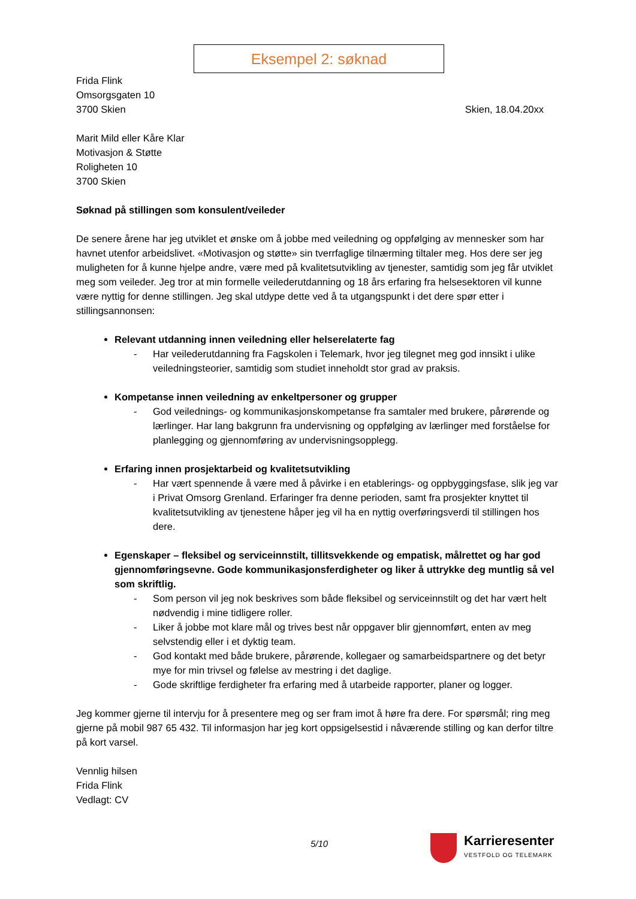Eksempel 2: søknad
Frida Flink
Omsorgsgaten 10
3700 Skien Skien, 18.04.20xx
Marit Mild eller Kåre Klar
Motivasjon & Støtte
Roligheten 10
3700 Skien
Søknad på stillingen som konsulent/veileder
De senere årene har jeg utviklet et ønske om å jobbe med veiledning og oppfølging av mennesker som har havnet utenfor arbeidslivet. «Motivasjon og støtte» sin tverrfaglige tilnærming tiltaler meg. Hos dere ser jeg muligheten for å kunne hjelpe andre, være med på kvalitetsutvikling av tjenester, samtidig som jeg får utviklet meg som veileder. Jeg tror at min formelle veilederutdanning og 18 års erfaring fra helsesektoren vil kunne være nyttig for denne stillingen. Jeg skal utdype dette ved å ta utgangspunkt i det dere spør etter i stillingsannonsen:
Relevant utdanning innen veiledning eller helserelaterte fag
- Har veilederutdanning fra Fagskolen i Telemark, hvor jeg tilegnet meg god innsikt i ulike veiledningsteorier, samtidig som studiet inneholdt stor grad av praksis.
Kompetanse innen veiledning av enkeltpersoner og grupper
- God veilednings- og kommunikasjonskompetanse fra samtaler med brukere, pårørende og lærlinger. Har lang bakgrunn fra undervisning og oppfølging av lærlinger med forståelse for planlegging og gjennomføring av undervisningsopplegg.
Erfaring innen prosjektarbeid og kvalitetsutvikling
- Har vært spennende å være med å påvirke i en etablerings- og oppbyggingsfase, slik jeg var i Privat Omsorg Grenland. Erfaringer fra denne perioden, samt fra prosjekter knyttet til kvalitetsutvikling av tjenestene håper jeg vil ha en nyttig overføringsverdi til stillingen hos dere.
Egenskaper – fleksibel og serviceinnstilt, tillitsvekkende og empatisk, målrettet og har god gjennomføringsevne. Gode kommunikasjonsferdigheter og liker å uttrykke deg muntlig så vel som skriftlig.
- Som person vil jeg nok beskrives som både fleksibel og serviceinnstilt og det har vært helt nødvendig i mine tidligere roller.
- Liker å jobbe mot klare mål og trives best når oppgaver blir gjennomført, enten av meg selvstendig eller i et dyktig team.
- God kontakt med både brukere, pårørende, kollegaer og samarbeidspartnere og det betyr mye for min trivsel og følelse av mestring i det daglige.
- Gode skriftlige ferdigheter fra erfaring med å utarbeide rapporter, planer og logger.
Jeg kommer gjerne til intervju for å presentere meg og ser fram imot å høre fra dere. For spørsmål; ring meg gjerne på mobil 987 65 432. Til informasjon har jeg kort oppsigelsestid i nåværende stilling og kan derfor tiltre på kort varsel.
Vennlig hilsen
Frida Flink
Vedlagt: CV
5/10
Karrieresenter
VESTFOLD OG TELEMARK